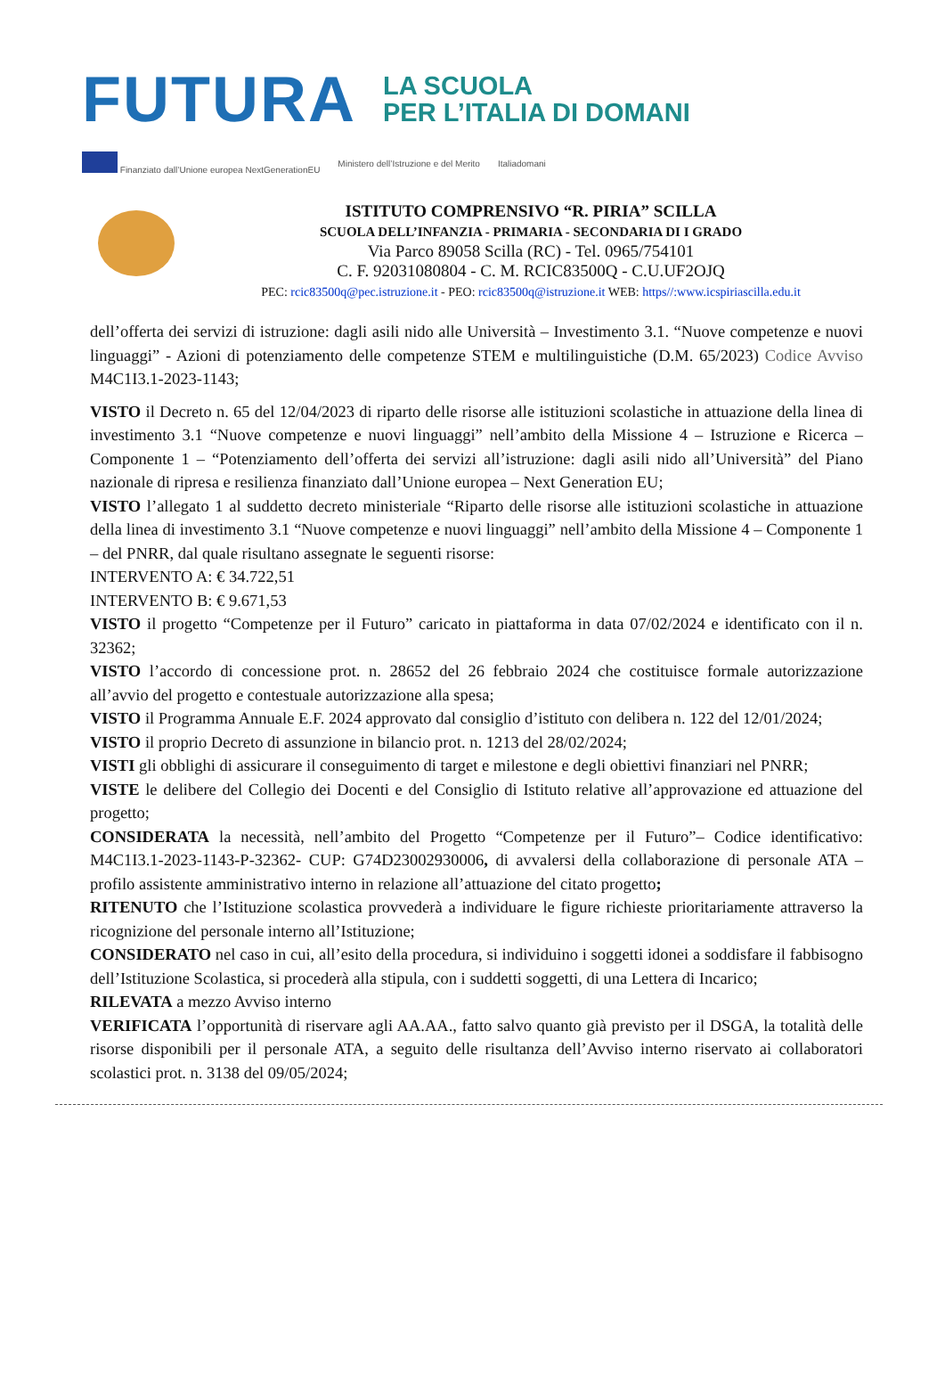FUTURA
LA SCUOLA
PER L’ITALIA DI DOMANI
Finanziato dall’Unione europea NextGenerationEU Ministero dell’Istruzione e del Merito Italiadomani
ISTITUTO COMPRENSIVO “R. PIRIA” SCILLA
SCUOLA DELL’INFANZIA - PRIMARIA - SECONDARIA DI I GRADO
Via Parco 89058 Scilla (RC) - Tel. 0965/754101
C. F. 92031080804 - C. M. RCIC83500Q - C.U.UF2OJQ
PEC: rcic83500q@pec.istruzione.it - PEO: rcic83500q@istruzione.it WEB: https//:www.icspiriascilla.edu.it
dell’offerta dei servizi di istruzione: dagli asili nido alle Università – Investimento 3.1. “Nuove competenze e nuovi linguaggi” - Azioni di potenziamento delle competenze STEM e multilinguistiche (D.M. 65/2023) Codice Avviso M4C1I3.1-2023-1143;
VISTO il Decreto n. 65 del 12/04/2023 di riparto delle risorse alle istituzioni scolastiche in attuazione della linea di investimento 3.1 “Nuove competenze e nuovi linguaggi” nell’ambito della Missione 4 – Istruzione e Ricerca – Componente 1 – “Potenziamento dell’offerta dei servizi all’istruzione: dagli asili nido all’Università” del Piano nazionale di ripresa e resilienza finanziato dall’Unione europea – Next Generation EU;
VISTO l’allegato 1 al suddetto decreto ministeriale “Riparto delle risorse alle istituzioni scolastiche in attuazione della linea di investimento 3.1 “Nuove competenze e nuovi linguaggi” nell’ambito della Missione 4 – Componente 1 – del PNRR, dal quale risultano assegnate le seguenti risorse:
INTERVENTO A: € 34.722,51
INTERVENTO B: € 9.671,53
VISTO il progetto “Competenze per il Futuro” caricato in piattaforma in data 07/02/2024 e identificato con il n. 32362;
VISTO l’accordo di concessione prot. n. 28652 del 26 febbraio 2024 che costituisce formale autorizzazione all’avvio del progetto e contestuale autorizzazione alla spesa;
VISTO il Programma Annuale E.F. 2024 approvato dal consiglio d’istituto con delibera n. 122 del 12/01/2024;
VISTO il proprio Decreto di assunzione in bilancio prot. n. 1213 del 28/02/2024;
VISTI gli obblighi di assicurare il conseguimento di target e milestone e degli obiettivi finanziari nel PNRR;
VISTE le delibere del Collegio dei Docenti e del Consiglio di Istituto relative all’approvazione ed attuazione del progetto;
CONSIDERATA la necessità, nell’ambito del Progetto “Competenze per il Futuro”– Codice identificativo: M4C1I3.1-2023-1143-P-32362- CUP: G74D23002930006, di avvalersi della collaborazione di personale ATA – profilo assistente amministrativo interno in relazione all’attuazione del citato progetto;
RITENUTO che l’Istituzione scolastica provvederà a individuare le figure richieste prioritariamente attraverso la ricognizione del personale interno all’Istituzione;
CONSIDERATO nel caso in cui, all’esito della procedura, si individuino i soggetti idonei a soddisfare il fabbisogno dell’Istituzione Scolastica, si procederà alla stipula, con i suddetti soggetti, di una Lettera di Incarico;
RILEVATA a mezzo Avviso interno
VERIFICATA l’opportunità di riservare agli AA.AA., fatto salvo quanto già previsto per il DSGA, la totalità delle risorse disponibili per il personale ATA, a seguito delle risultanza dell’Avviso interno riservato ai collaboratori scolastici prot. n. 3138 del 09/05/2024;